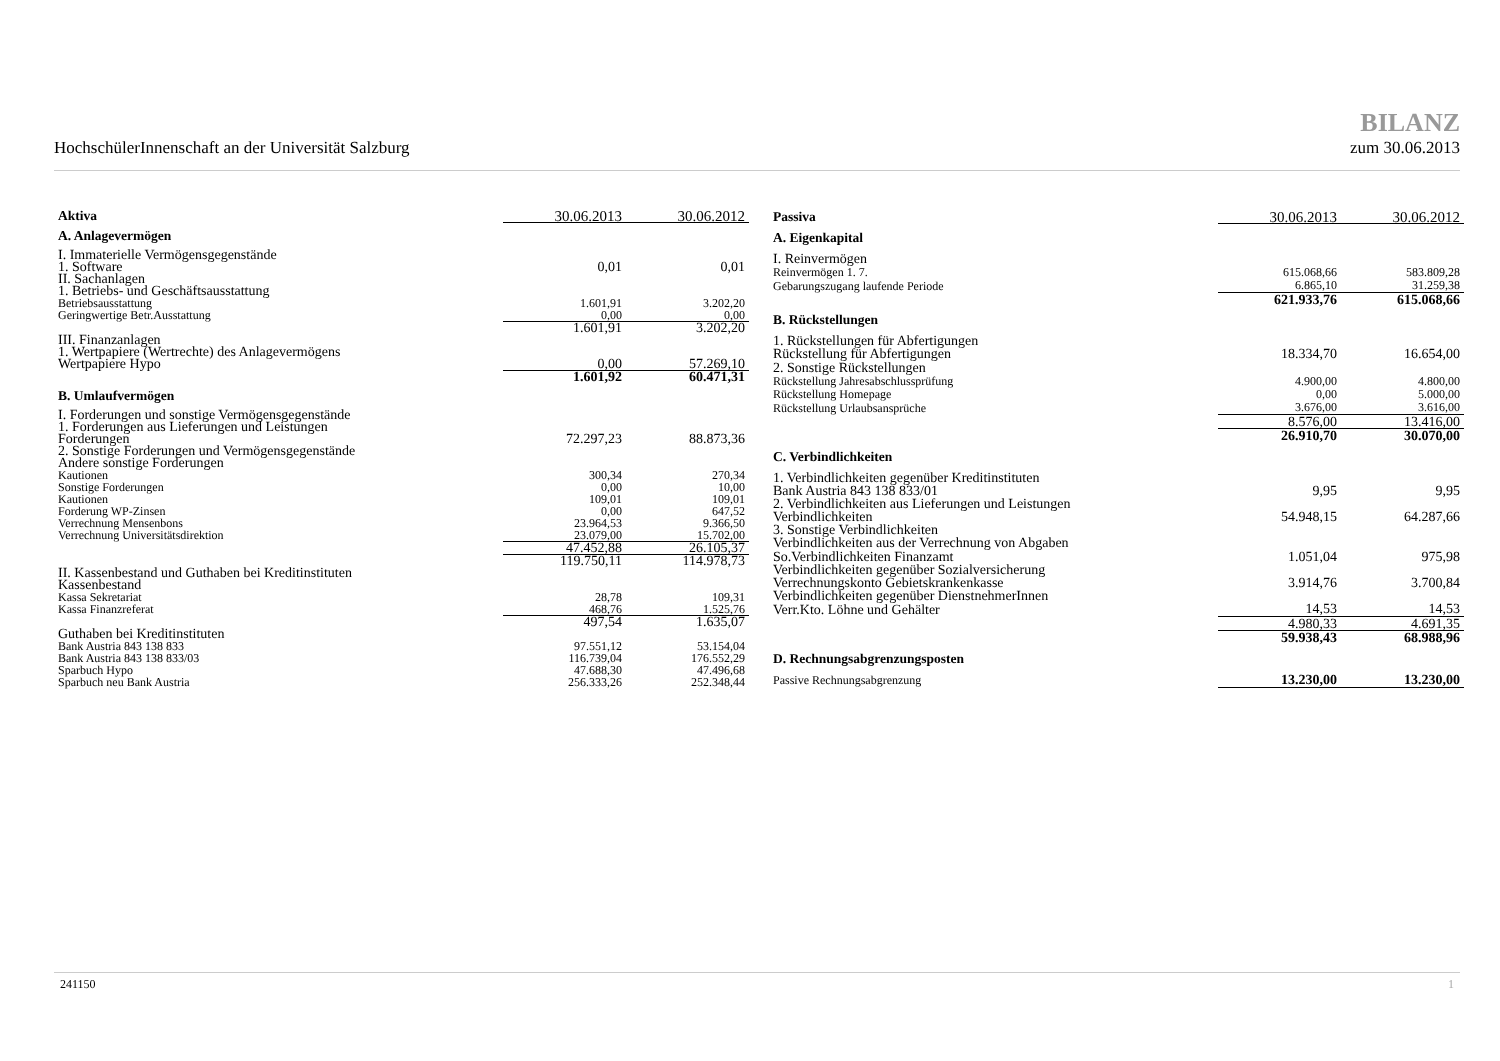BILANZ
HochschülerInnenschaft an der Universität Salzburg zum 30.06.2013
| Aktiva | 30.06.2013 | 30.06.2012 |
| --- | --- | --- |
| A. Anlagevermögen | | |
| I. Immaterielle Vermögensgegenstände | | |
| 1. Software | 0,01 | 0,01 |
| II. Sachanlagen | | |
| 1. Betriebs- und Geschäftsausstattung | | |
| Betriebsausstattung | 1.601,91 | 3.202,20 |
| Geringwertige Betr.Ausstattung | 0,00 | 0,00 |
| | 1.601,91 | 3.202,20 |
| III. Finanzanlagen | | |
| 1. Wertpapiere (Wertrechte) des Anlagevermögens | | |
| Wertpapiere Hypo | 0,00 | 57.269,10 |
| | 1.601,92 | 60.471,31 |
| B. Umlaufvermögen | | |
| I. Forderungen und sonstige Vermögensgegenstände | | |
| 1. Forderungen aus Lieferungen und Leistungen | | |
| Forderungen | 72.297,23 | 88.873,36 |
| 2. Sonstige Forderungen und Vermögensgegenstände | | |
| Andere sonstige Forderungen | | |
| Kautionen | 300,34 | 270,34 |
| Sonstige Forderungen | 0,00 | 10,00 |
| Kautionen | 109,01 | 109,01 |
| Forderung WP-Zinsen | 0,00 | 647,52 |
| Verrechnung Mensenbons | 23.964,53 | 9.366,50 |
| Verrechnung Universitätsdirektion | 23.079,00 | 15.702,00 |
| | 47.452,88 | 26.105,37 |
| | 119.750,11 | 114.978,73 |
| II. Kassenbestand und Guthaben bei Kreditinstituten | | |
| Kassenbestand | | |
| Kassa Sekretariat | 28,78 | 109,31 |
| Kassa Finanzreferat | 468,76 | 1.525,76 |
| | 497,54 | 1.635,07 |
| Guthaben bei Kreditinstituten | | |
| Bank Austria 843 138 833 | 97.551,12 | 53.154,04 |
| Bank Austria 843 138 833/03 | 116.739,04 | 176.552,29 |
| Sparbuch Hypo | 47.688,30 | 47.496,68 |
| Sparbuch neu Bank Austria | 256.333,26 | 252.348,44 |
| Passiva | 30.06.2013 | 30.06.2012 |
| --- | --- | --- |
| A. Eigenkapital | | |
| I. Reinvermögen | | |
| Reinvermögen 1. 7. | 615.068,66 | 583.809,28 |
| Gebarungszugang laufende Periode | 6.865,10 | 31.259,38 |
| | 621.933,76 | 615.068,66 |
| B. Rückstellungen | | |
| 1. Rückstellungen für Abfertigungen | | |
| Rückstellung für Abfertigungen | 18.334,70 | 16.654,00 |
| 2. Sonstige Rückstellungen | | |
| Rückstellung Jahresabschlussprüfung | 4.900,00 | 4.800,00 |
| Rückstellung Homepage | 0,00 | 5.000,00 |
| Rückstellung Urlaubsansprüche | 3.676,00 | 3.616,00 |
| | 8.576,00 | 13.416,00 |
| | 26.910,70 | 30.070,00 |
| C. Verbindlichkeiten | | |
| 1. Verbindlichkeiten gegenüber Kreditinstituten | | |
| Bank Austria 843 138 833/01 | 9,95 | 9,95 |
| 2. Verbindlichkeiten aus Lieferungen und Leistungen | | |
| Verbindlichkeiten | 54.948,15 | 64.287,66 |
| 3. Sonstige Verbindlichkeiten | | |
| Verbindlichkeiten aus der Verrechnung von Abgaben | | |
| So.Verbindlichkeiten Finanzamt | 1.051,04 | 975,98 |
| Verbindlichkeiten gegenüber Sozialversicherung | | |
| Verrechnungskonto Gebietskrankenkasse | 3.914,76 | 3.700,84 |
| Verbindlichkeiten gegenüber DienstnehmerInnen | | |
| Verr.Kto. Löhne und Gehälter | 14,53 | 14,53 |
| | 4.980,33 | 4.691,35 |
| | 59.938,43 | 68.988,96 |
| D. Rechnungsabgrenzungsposten | | |
| Passive Rechnungsabgrenzung | 13.230,00 | 13.230,00 |
241150 1